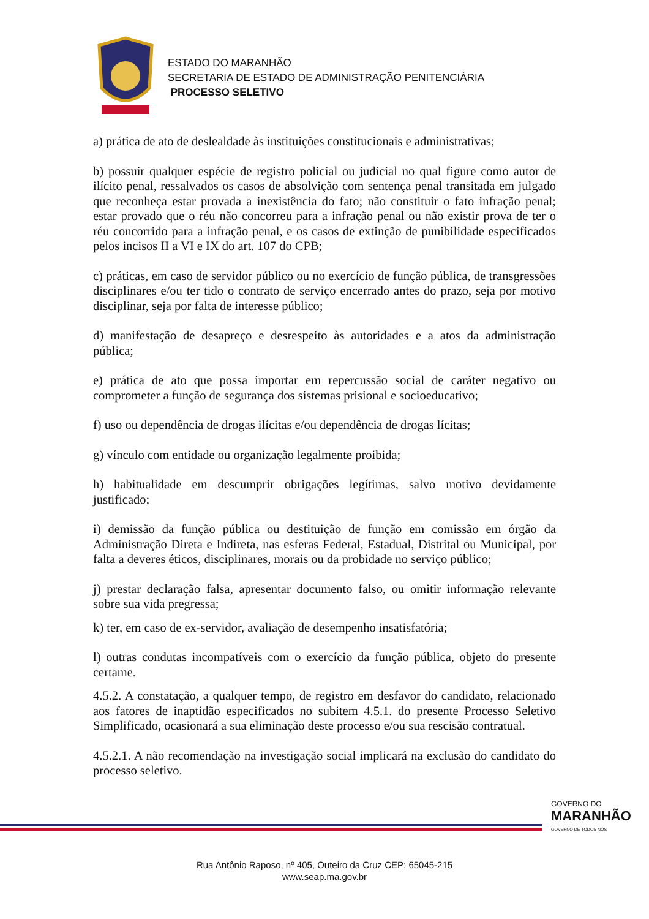ESTADO DO MARANHÃO
SECRETARIA DE ESTADO DE ADMINISTRAÇÃO PENITENCIÁRIA
PROCESSO SELETIVO
a) prática de ato de deslealdade às instituições constitucionais e administrativas;
b) possuir qualquer espécie de registro policial ou judicial no qual figure como autor de ilícito penal, ressalvados os casos de absolvição com sentença penal transitada em julgado que reconheça estar provada a inexistência do fato; não constituir o fato infração penal; estar provado que o réu não concorreu para a infração penal ou não existir prova de ter o réu concorrido para a infração penal, e os casos de extinção de punibilidade especificados pelos incisos II a VI e IX do art. 107 do CPB;
c) práticas, em caso de servidor público ou no exercício de função pública, de transgressões disciplinares e/ou ter tido o contrato de serviço encerrado antes do prazo, seja por motivo disciplinar, seja por falta de interesse público;
d) manifestação de desapreço e desrespeito às autoridades e a atos da administração pública;
e) prática de ato que possa importar em repercussão social de caráter negativo ou comprometer a função de segurança dos sistemas prisional e socioeducativo;
f) uso ou dependência de drogas ilícitas e/ou dependência de drogas lícitas;
g) vínculo com entidade ou organização legalmente proibida;
h) habitualidade em descumprir obrigações legítimas, salvo motivo devidamente justificado;
i) demissão da função pública ou destituição de função em comissão em órgão da Administração Direta e Indireta, nas esferas Federal, Estadual, Distrital ou Municipal, por falta a deveres éticos, disciplinares, morais ou da probidade no serviço público;
j) prestar declaração falsa, apresentar documento falso, ou omitir informação relevante sobre sua vida pregressa;
k) ter, em caso de ex-servidor, avaliação de desempenho insatisfatória;
l) outras condutas incompatíveis com o exercício da função pública, objeto do presente certame.
4.5.2. A constatação, a qualquer tempo, de registro em desfavor do candidato, relacionado aos fatores de inaptidão especificados no subitem 4.5.1. do presente Processo Seletivo Simplificado, ocasionará a sua eliminação deste processo e/ou sua rescisão contratual.
4.5.2.1. A não recomendação na investigação social implicará na exclusão do candidato do processo seletivo.
GOVERNO DO
MARANHÃO
GOVERNO DE TODOS NÓS
Rua Antônio Raposo, nº 405, Outeiro da Cruz CEP: 65045-215
www.seap.ma.gov.br